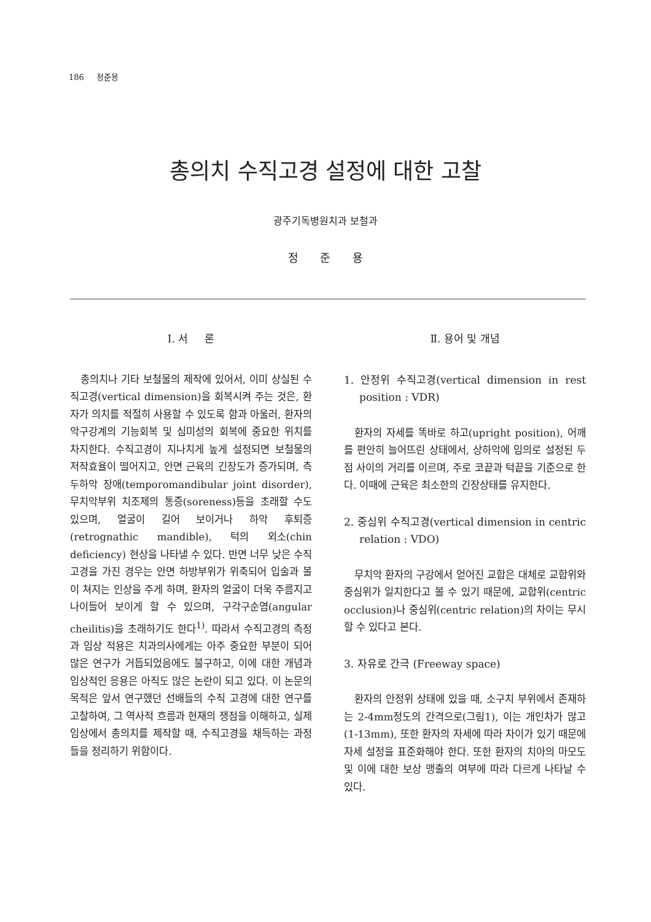186 정준용
총의치 수직고경 설정에 대한 고찰
광주기독병원치과 보철과
정 준 용
Ⅰ. 서 론
총의치나 기타 보철물의 제작에 있어서, 이미 상실된 수직고경(vertical dimension)을 회복시켜 주는 것은, 환자가 의치를 적절히 사용할 수 있도록 함과 아울러, 환자의 악구강계의 기능회복 및 심미성의 회복에 중요한 위치를 차지한다. 수직고경이 지나치게 높게 설정되면 보철물의 저작효율이 떨어지고, 안면 근육의 긴장도가 증가되며, 측두하악 장애(temporomandibular joint disorder), 무치악부위 치조제의 통증(soreness)등을 초래할 수도 있으며, 얼굴이 길어 보이거나 하악 후퇴증(retrognathic mandible), 턱의 외소(chin deficiency) 현상을 나타낼 수 있다. 반면 너무 낮은 수직고경을 가진 경우는 안면 하방부위가 위축되어 입술과 볼이 쳐지는 인상을 주게 하며, 환자의 얼굴이 더욱 주름지고 나이들어 보이게 할 수 있으며, 구각구순염(angular cheilitis)을 초래하기도 한다<sup>1)</sup>. 따라서 수직고경의 측정과 임상 적용은 치과의사에게는 아주 중요한 부분이 되어 많은 연구가 거듭되었음에도 불구하고, 이에 대한 개념과 임상적인 응용은 아직도 많은 논란이 되고 있다. 이 논문의 목적은 앞서 연구했던 선배들의 수직 고경에 대한 연구를 고찰하여, 그 역사적 흐름과 현재의 쟁점을 이해하고, 실제 임상에서 총의치를 제작할 때, 수직고경을 채득하는 과정들을 정리하기 위함이다.
Ⅱ. 용어 및 개념
1. 안정위 수직고경(vertical dimension in rest position : VDR)
환자의 자세를 똑바로 하고(upright position), 어깨를 편안히 늘어뜨린 상태에서, 상하악에 임의로 설정된 두 점 사이의 거리를 이르며, 주로 코끝과 턱끝을 기준으로 한다. 이때에 근육은 최소한의 긴장상태를 유지한다.
2. 중심위 수직고경(vertical dimension in centric relation : VDO)
무치악 환자의 구강에서 얻어진 교합은 대체로 교합위와 중심위가 일치한다고 볼 수 있기 때문에, 교합위(centric occlusion)나 중심위(centric relation)의 차이는 무시할 수 있다고 본다.
3. 자유로 간극 (Freeway space)
환자의 안정위 상태에 있을 때, 소구치 부위에서 존재하는 2-4mm정도의 간격으로(그림1), 이는 개인차가 많고(1-13mm), 또한 환자의 자세에 따라 차이가 있기 때문에 자세 설정을 표준화해야 한다. 또한 환자의 치아의 마모도 및 이에 대한 보상 맹출의 여부에 따라 다르게 나타날 수 있다.